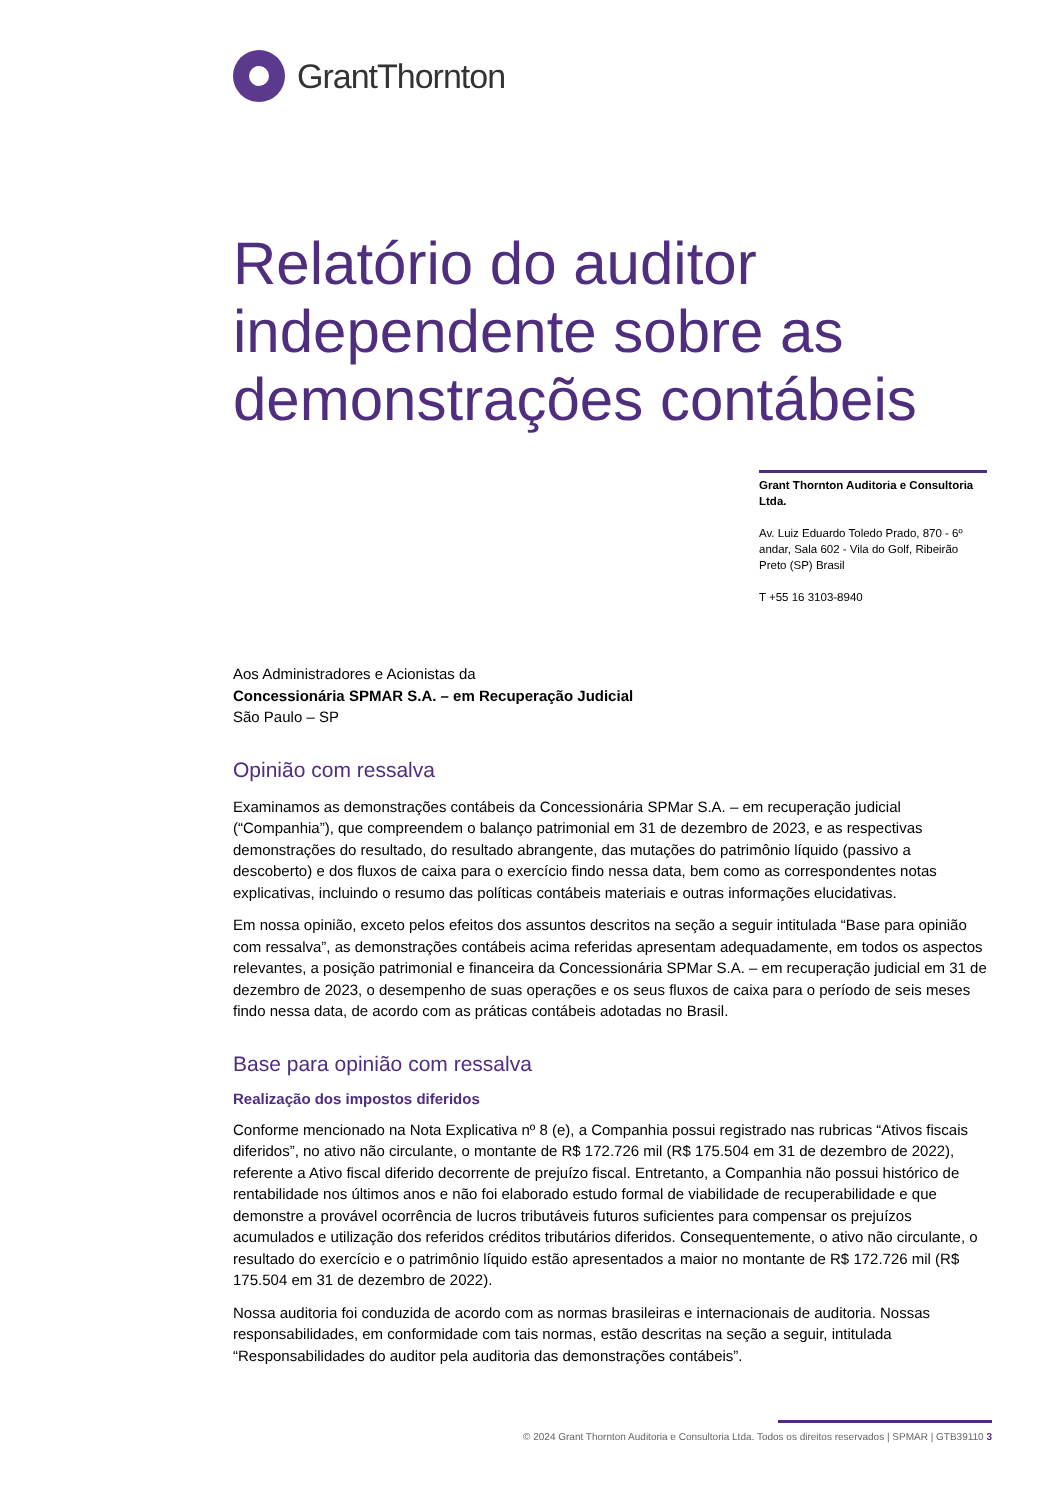GrantThornton
Relatório do auditor independente sobre as demonstrações contábeis
Grant Thornton Auditoria e Consultoria Ltda.
Av. Luiz Eduardo Toledo Prado, 870 - 6º andar, Sala 602 - Vila do Golf, Ribeirão Preto (SP) Brasil
T +55 16 3103-8940
Aos Administradores e Acionistas da
Concessionária SPMAR S.A. – em Recuperação Judicial
São Paulo – SP
Opinião com ressalva
Examinamos as demonstrações contábeis da Concessionária SPMar S.A. – em recuperação judicial (“Companhia”), que compreendem o balanço patrimonial em 31 de dezembro de 2023, e as respectivas demonstrações do resultado, do resultado abrangente, das mutações do patrimônio líquido (passivo a descoberto) e dos fluxos de caixa para o exercício findo nessa data, bem como as correspondentes notas explicativas, incluindo o resumo das políticas contábeis materiais e outras informações elucidativas.
Em nossa opinião, exceto pelos efeitos dos assuntos descritos na seção a seguir intitulada “Base para opinião com ressalva”, as demonstrações contábeis acima referidas apresentam adequadamente, em todos os aspectos relevantes, a posição patrimonial e financeira da Concessionária SPMar S.A. – em recuperação judicial em 31 de dezembro de 2023, o desempenho de suas operações e os seus fluxos de caixa para o período de seis meses findo nessa data, de acordo com as práticas contábeis adotadas no Brasil.
Base para opinião com ressalva
Realização dos impostos diferidos
Conforme mencionado na Nota Explicativa nº 8 (e), a Companhia possui registrado nas rubricas “Ativos fiscais diferidos”, no ativo não circulante, o montante de R$ 172.726 mil (R$ 175.504 em 31 de dezembro de 2022), referente a Ativo fiscal diferido decorrente de prejuízo fiscal. Entretanto, a Companhia não possui histórico de rentabilidade nos últimos anos e não foi elaborado estudo formal de viabilidade de recuperabilidade e que demonstre a provável ocorrência de lucros tributáveis futuros suficientes para compensar os prejuízos acumulados e utilização dos referidos créditos tributários diferidos. Consequentemente, o ativo não circulante, o resultado do exercício e o patrimônio líquido estão apresentados a maior no montante de R$ 172.726 mil (R$ 175.504 em 31 de dezembro de 2022).
Nossa auditoria foi conduzida de acordo com as normas brasileiras e internacionais de auditoria. Nossas responsabilidades, em conformidade com tais normas, estão descritas na seção a seguir, intitulada “Responsabilidades do auditor pela auditoria das demonstrações contábeis”.
© 2024 Grant Thornton Auditoria e Consultoria Ltda. Todos os direitos reservados | SPMAR | GTB39110 3